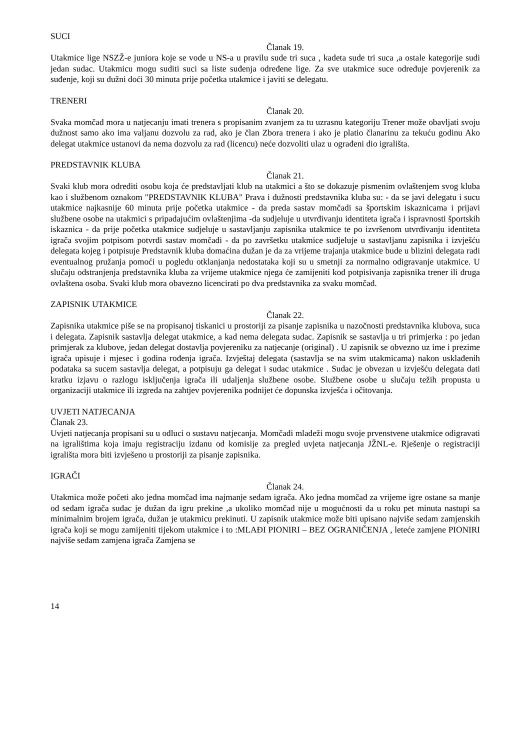SUCI
Članak 19.
Utakmice lige NSZŽ-e juniora koje se vode u NS-a u pravilu sude tri suca , kadeta sude tri suca ,a ostale kategorije sudi jedan sudac. Utakmicu mogu suditi suci sa liste suđenja određene lige. Za sve utakmice suce određuje povjerenik za suđenje, koji su dužni doći 30 minuta prije početka utakmice i javiti se delegatu.
TRENERI
Članak 20.
Svaka momčad mora u natjecanju imati trenera s propisanim zvanjem za tu uzrasnu kategoriju Trener može obavljati svoju dužnost samo ako ima valjanu dozvolu za rad, ako je član Zbora trenera i ako je platio članarinu za tekuću godinu Ako delegat utakmice ustanovi da nema dozvolu za rad (licencu) neće dozvoliti ulaz u ograđeni dio igrališta.
PREDSTAVNIK KLUBA
Članak 21.
Svaki klub mora odrediti osobu koja će predstavljati klub na utakmici a što se dokazuje pismenim ovlaštenjem svog kluba kao i službenom oznakom "PREDSTAVNIK KLUBA" Prava i dužnosti predstavnika kluba su: - da se javi delegatu i sucu utakmice najkasnije 60 minuta prije početka utakmice - da preda sastav momčadi sa športskim iskaznicama i prijavi službene osobe na utakmici s pripadajućim ovlaštenjima -da sudjeluje u utvrđivanju identiteta igrača i ispravnosti športskih iskaznica - da prije početka utakmice sudjeluje u sastavljanju zapisnika utakmice te po izvršenom utvrđivanju identiteta igrača svojim potpisom potvrdi sastav momčadi - da po završetku utakmice sudjeluje u sastavljanu zapisnika i izvješću delegata kojeg i potpisuje Predstavnik kluba domaćina dužan je da za vrijeme trajanja utakmice bude u blizini delegata radi eventualnog pružanja pomoći u pogledu otklanjanja nedostataka koji su u smetnji za normalno odigravanje utakmice. U slučaju odstranjenja predstavnika kluba za vrijeme utakmice njega će zamijeniti kod potpisivanja zapisnika trener ili druga ovlaštena osoba. Svaki klub mora obavezno licencirati po dva predstavnika za svaku momčad.
ZAPISNIK UTAKMICE
Članak 22.
Zapisnika utakmice piše se na propisanoj tiskanici u prostoriji za pisanje zapisnika u nazočnosti predstavnika klubova, suca i delegata. Zapisnik sastavlja delegat utakmice, a kad nema delegata sudac. Zapisnik se sastavlja u tri primjerka : po jedan primjerak za klubove, jedan delegat dostavlja povjereniku za natjecanje (original) . U zapisnik se obvezno uz ime i prezime igrača upisuje i mjesec i godina rođenja igrača. Izvještaj delegata (sastavlja se na svim utakmicama) nakon usklađenih podataka sa sucem sastavlja delegat, a potpisuju ga delegat i sudac utakmice . Sudac je obvezan u izvješću delegata dati kratku izjavu o razlogu isključenja igrača ili udaljenja službene osobe. Službene osobe u slučaju težih propusta u organizaciji utakmice ili izgreda na zahtjev povjerenika podnijet će dopunska izvješća i očitovanja.
UVJETI NATJECANJA
Članak 23.
Uvjeti natjecanja propisani su u odluci o sustavu natjecanja. Momčadi mladeži mogu svoje prvenstvene utakmice odigravati na igralištima koja imaju registraciju izdanu od komisije za pregled uvjeta natjecanja JŽNL-e. Rješenje o registraciji igrališta mora biti izvješeno u prostoriji za pisanje zapisnika.
IGRAČI
Članak 24.
Utakmica može početi ako jedna momčad ima najmanje sedam igrača. Ako jedna momčad za vrijeme igre ostane sa manje od sedam igrača sudac je dužan da igru prekine ,a ukoliko momčad nije u mogućnosti da u roku pet minuta nastupi sa minimalnim brojem igrača, dužan je utakmicu prekinuti. U zapisnik utakmice može biti upisano najviše sedam zamjenskih igrača koji se mogu zamijeniti tijekom utakmice i to :MLAĐI PIONIRI – BEZ OGRANIČENJA , leteće zamjene PIONIRI najviše sedam zamjena igrača Zamjena se
14